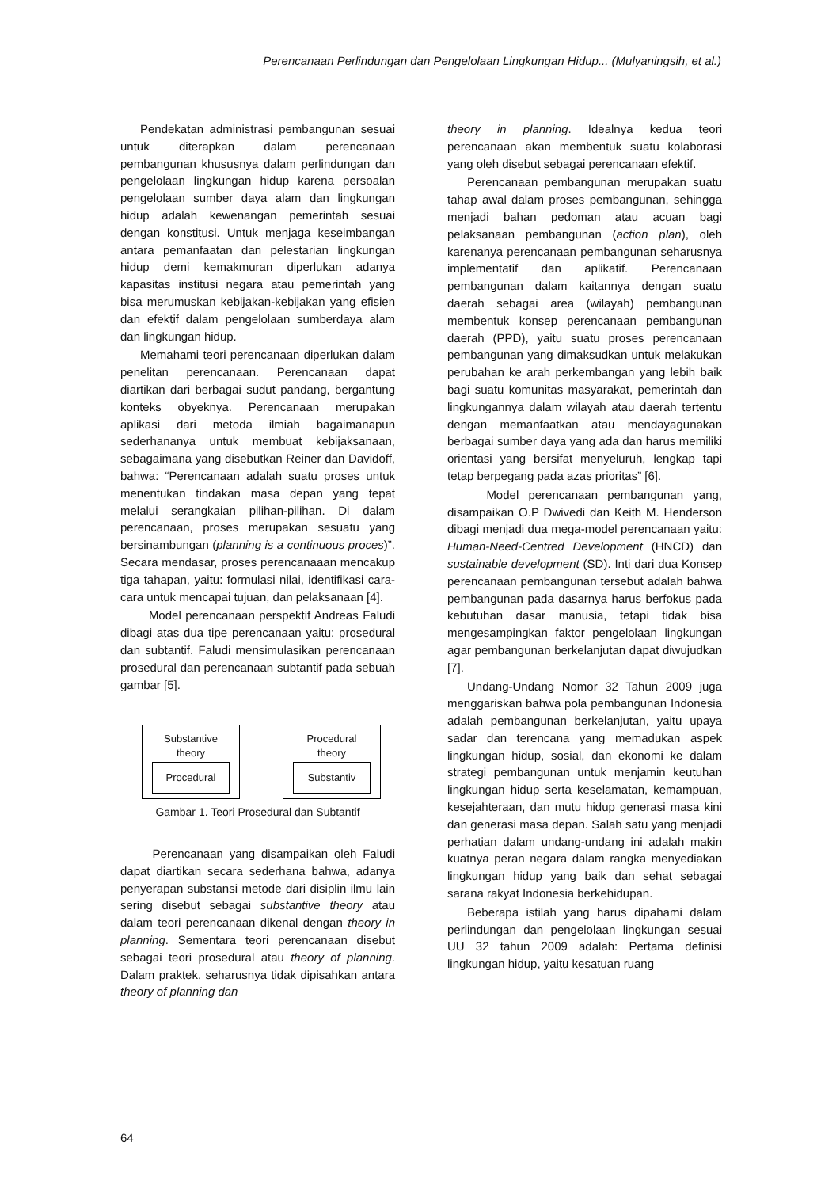Perencanaan Perlindungan dan Pengelolaan Lingkungan Hidup... (Mulyaningsih, et al.)
Pendekatan administrasi pembangunan sesuai untuk diterapkan dalam perencanaan pembangunan khususnya dalam perlindungan dan pengelolaan lingkungan hidup karena persoalan pengelolaan sumber daya alam dan lingkungan hidup adalah kewenangan pemerintah sesuai dengan konstitusi. Untuk menjaga keseimbangan antara pemanfaatan dan pelestarian lingkungan hidup demi kemakmuran diperlukan adanya kapasitas institusi negara atau pemerintah yang bisa merumuskan kebijakan-kebijakan yang efisien dan efektif dalam pengelolaan sumberdaya alam dan lingkungan hidup.
Memahami teori perencanaan diperlukan dalam penelitan perencanaan. Perencanaan dapat diartikan dari berbagai sudut pandang, bergantung konteks obyeknya. Perencanaan merupakan aplikasi dari metoda ilmiah bagaimanapun sederhananya untuk membuat kebijaksanaan, sebagaimana yang disebutkan Reiner dan Davidoff, bahwa: “Perencanaan adalah suatu proses untuk menentukan tindakan masa depan yang tepat melalui serangkaian pilihan-pilihan. Di dalam perencanaan, proses merupakan sesuatu yang bersinambungan (planning is a continuous proces)”. Secara mendasar, proses perencanaaan mencakup tiga tahapan, yaitu: formulasi nilai, identifikasi cara-cara untuk mencapai tujuan, dan pelaksanaan [4].
Model perencanaan perspektif Andreas Faludi dibagi atas dua tipe perencanaan yaitu: prosedural dan subtantif. Faludi mensimulasikan perencanaan prosedural dan perencanaan subtantif pada sebuah gambar [5].
Substantive
theory
Procedural
Procedural
theory
Substantiv
Gambar 1. Teori Prosedural dan Subtantif
Perencanaan yang disampaikan oleh Faludi dapat diartikan secara sederhana bahwa, adanya penyerapan substansi metode dari disiplin ilmu lain sering disebut sebagai substantive theory atau dalam teori perencanaan dikenal dengan theory in planning. Sementara teori perencanaan disebut sebagai teori prosedural atau theory of planning. Dalam praktek, seharusnya tidak dipisahkan antara theory of planning dan
theory in planning. Idealnya kedua teori perencanaan akan membentuk suatu kolaborasi yang oleh disebut sebagai perencanaan efektif.
Perencanaan pembangunan merupakan suatu tahap awal dalam proses pembangunan, sehingga menjadi bahan pedoman atau acuan bagi pelaksanaan pembangunan (action plan), oleh karenanya perencanaan pembangunan seharusnya implementatif dan aplikatif. Perencanaan pembangunan dalam kaitannya dengan suatu daerah sebagai area (wilayah) pembangunan membentuk konsep perencanaan pembangunan daerah (PPD), yaitu suatu proses perencanaan pembangunan yang dimaksudkan untuk melakukan perubahan ke arah perkembangan yang lebih baik bagi suatu komunitas masyarakat, pemerintah dan lingkungannya dalam wilayah atau daerah tertentu dengan memanfaatkan atau mendayagunakan berbagai sumber daya yang ada dan harus memiliki orientasi yang bersifat menyeluruh, lengkap tapi tetap berpegang pada azas prioritas” [6].
Model perencanaan pembangunan yang, disampaikan O.P Dwivedi dan Keith M. Henderson dibagi menjadi dua mega-model perencanaan yaitu: Human-Need-Centred Development (HNCD) dan sustainable development (SD). Inti dari dua Konsep perencanaan pembangunan tersebut adalah bahwa pembangunan pada dasarnya harus berfokus pada kebutuhan dasar manusia, tetapi tidak bisa mengesampingkan faktor pengelolaan lingkungan agar pembangunan berkelanjutan dapat diwujudkan [7].
Undang-Undang Nomor 32 Tahun 2009 juga menggariskan bahwa pola pembangunan Indonesia adalah pembangunan berkelanjutan, yaitu upaya sadar dan terencana yang memadukan aspek lingkungan hidup, sosial, dan ekonomi ke dalam strategi pembangunan untuk menjamin keutuhan lingkungan hidup serta keselamatan, kemampuan, kesejahteraan, dan mutu hidup generasi masa kini dan generasi masa depan. Salah satu yang menjadi perhatian dalam undang-undang ini adalah makin kuatnya peran negara dalam rangka menyediakan lingkungan hidup yang baik dan sehat sebagai sarana rakyat Indonesia berkehidupan.
Beberapa istilah yang harus dipahami dalam perlindungan dan pengelolaan lingkungan sesuai UU 32 tahun 2009 adalah: Pertama definisi lingkungan hidup, yaitu kesatuan ruang
64